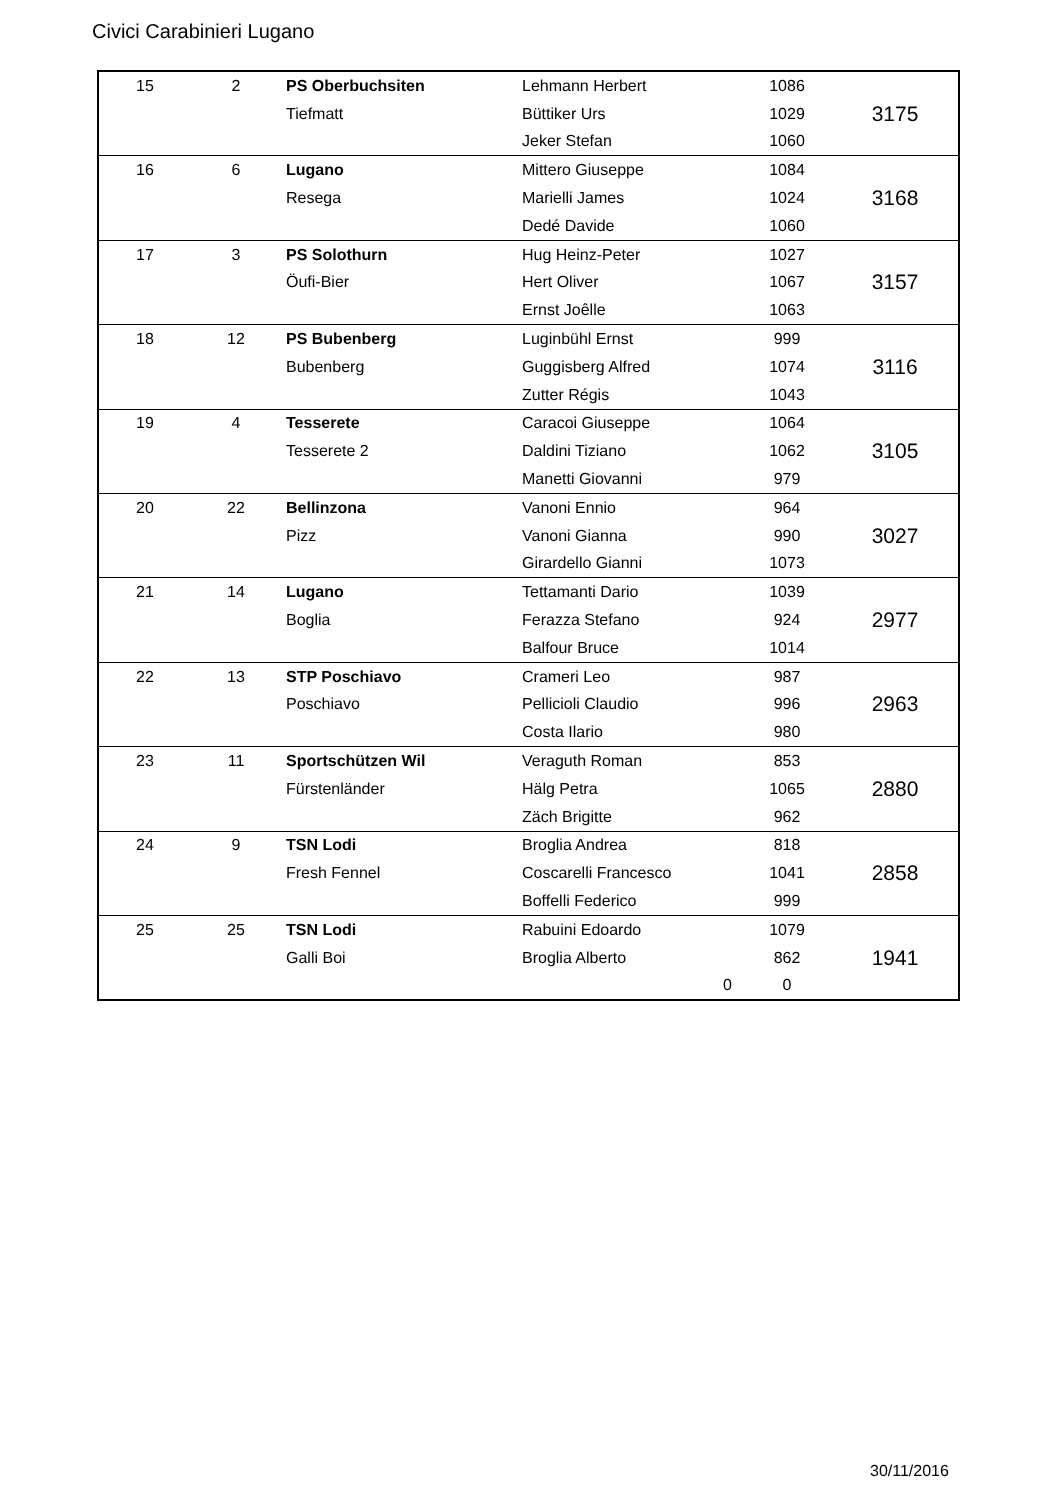Civici Carabinieri Lugano
| 15 | 2 | PS Oberbuchsiten | Lehmann Herbert | 1086 | 3175 |
| | | Tiefmatt | Büttiker Urs | 1029 | |
| | | | Jeker Stefan | 1060 | |
| 16 | 6 | Lugano | Mittero Giuseppe | 1084 | 3168 |
| | | Resega | Marielli James | 1024 | |
| | | | Dedé Davide | 1060 | |
| 17 | 3 | PS Solothurn | Hug Heinz-Peter | 1027 | 3157 |
| | | Öufi-Bier | Hert Oliver | 1067 | |
| | | | Ernst Joêlle | 1063 | |
| 18 | 12 | PS Bubenberg | Luginbühl Ernst | 999 | 3116 |
| | | Bubenberg | Guggisberg Alfred | 1074 | |
| | | | Zutter Régis | 1043 | |
| 19 | 4 | Tesserete | Caracoi Giuseppe | 1064 | 3105 |
| | | Tesserete 2 | Daldini Tiziano | 1062 | |
| | | | Manetti Giovanni | 979 | |
| 20 | 22 | Bellinzona | Vanoni Ennio | 964 | 3027 |
| | | Pizz | Vanoni Gianna | 990 | |
| | | | Girardello Gianni | 1073 | |
| 21 | 14 | Lugano | Tettamanti Dario | 1039 | 2977 |
| | | Boglia | Ferazza Stefano | 924 | |
| | | | Balfour Bruce | 1014 | |
| 22 | 13 | STP Poschiavo | Crameri Leo | 987 | 2963 |
| | | Poschiavo | Pellicioli Claudio | 996 | |
| | | | Costa Ilario | 980 | |
| 23 | 11 | Sportschützen Wil | Veraguth Roman | 853 | 2880 |
| | | Fürstenländer | Hälg Petra | 1065 | |
| | | | Zäch Brigitte | 962 | |
| 24 | 9 | TSN Lodi | Broglia Andrea | 818 | 2858 |
| | | Fresh Fennel | Coscarelli Francesco | 1041 | |
| | | | Boffelli Federico | 999 | |
| 25 | 25 | TSN Lodi | Rabuini Edoardo | 1079 | 1941 |
| | | Galli Boi | Broglia Alberto | 862 | |
| | | | 0 | 0 | |
30/11/2016